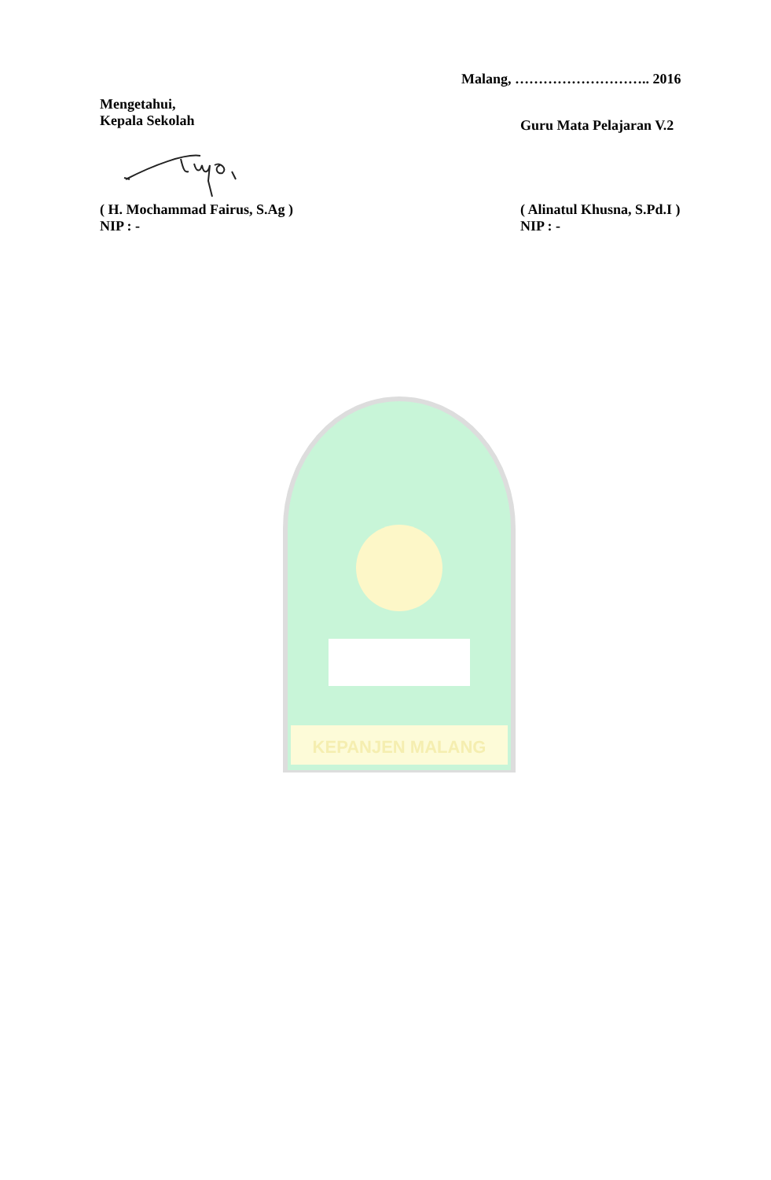Malang, ……………………….. 2016
Mengetahui,
Kepala Sekolah
Guru Mata Pelajaran V.2
( H. Mochammad Fairus, S.Ag )
NIP : -
( Alinatul Khusna, S.Pd.I )
NIP : -
KEPANJEN MALANG